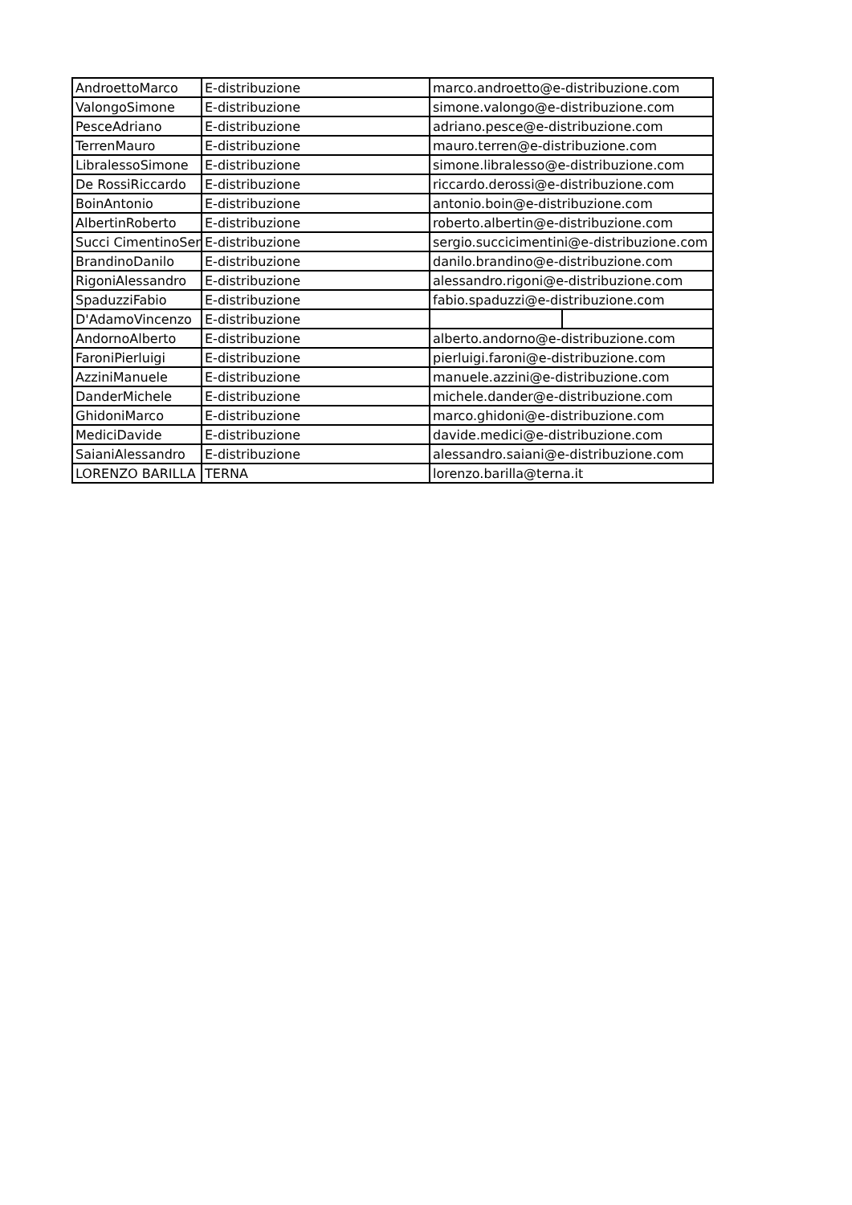| AndroettoMarco | E-distribuzione | marco.androetto@e-distribuzione.com | |
| ValongoSimone | E-distribuzione | simone.valongo@e-distribuzione.com | |
| PesceAdriano | E-distribuzione | adriano.pesce@e-distribuzione.com | |
| TerrenMauro | E-distribuzione | mauro.terren@e-distribuzione.com | |
| LibralessoSimone | E-distribuzione | simone.libralesso@e-distribuzione.com | |
| De RossiRiccardo | E-distribuzione | riccardo.derossi@e-distribuzione.com | |
| BoinAntonio | E-distribuzione | antonio.boin@e-distribuzione.com | |
| AlbertinRoberto | E-distribuzione | roberto.albertin@e-distribuzione.com | |
| Succi CimentinoSerg | E-distribuzione | sergio.succicimentini@e-distribuzione.com | |
| BrandinoDanilo | E-distribuzione | danilo.brandino@e-distribuzione.com | |
| RigoniAlessandro | E-distribuzione | alessandro.rigoni@e-distribuzione.com | |
| SpaduzziFabio | E-distribuzione | fabio.spaduzzi@e-distribuzione.com | |
| D'AdamoVincenzo | E-distribuzione | | |
| AndornoAlberto | E-distribuzione | alberto.andorno@e-distribuzione.com | |
| FaroniPierluigi | E-distribuzione | pierluigi.faroni@e-distribuzione.com | |
| AzziniManuele | E-distribuzione | manuele.azzini@e-distribuzione.com | |
| DanderMichele | E-distribuzione | michele.dander@e-distribuzione.com | |
| GhidoniMarco | E-distribuzione | marco.ghidoni@e-distribuzione.com | |
| MediciDavide | E-distribuzione | davide.medici@e-distribuzione.com | |
| SaianiAlessandro | E-distribuzione | alessandro.saiani@e-distribuzione.com | |
| LORENZO BARILLA | TERNA | lorenzo.barilla@terna.it | |